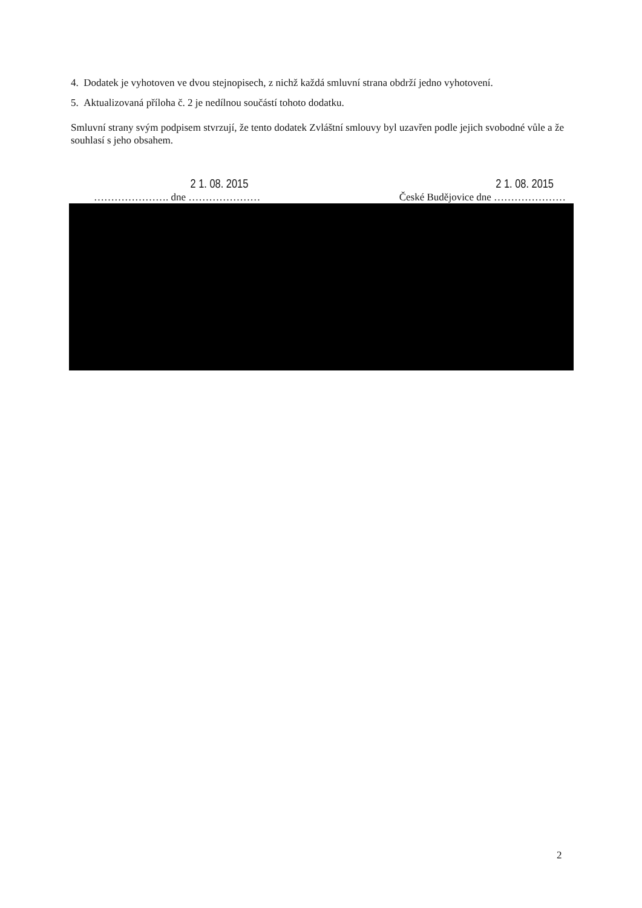4. Dodatek je vyhotoven ve dvou stejnopisech, z nichž každá smluvní strana obdrží jedno vyhotovení.
5. Aktualizovaná příloha č. 2 je nedílnou součástí tohoto dodatku.
Smluvní strany svým podpisem stvrzují, že tento dodatek Zvláštní smlouvy byl uzavřen podle jejich svobodné vůle a že souhlasí s jeho obsahem.
2 1. 08. 2015
…………………. dne …………………
2 1. 08. 2015
České Budějovice dne …………………
2